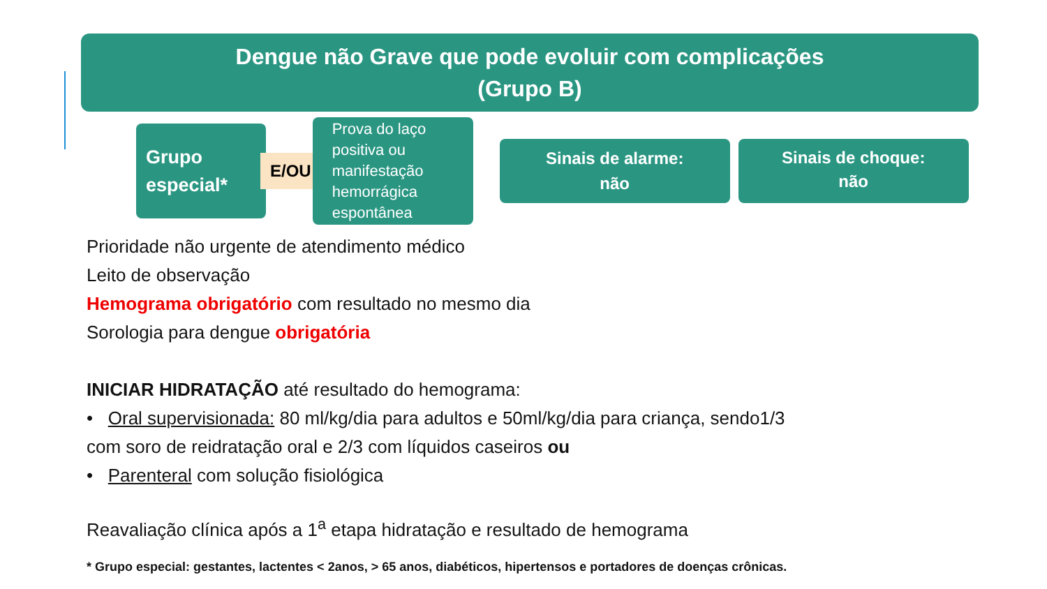Dengue não Grave que pode evoluir com complicações
(Grupo B)
Grupo especial*
E/OU
Prova do laço positiva ou manifestação hemorrágica espontânea
Sinais de alarme:
não
Sinais de choque:
não
Prioridade não urgente de atendimento médico
Leito de observação
Hemograma obrigatório com resultado no mesmo dia
Sorologia para dengue obrigatória
INICIAR HIDRATAÇÃO até resultado do hemograma:
• Oral supervisionada: 80 ml/kg/dia para adultos e 50ml/kg/dia para criança, sendo1/3
com soro de reidratação oral e 2/3 com líquidos caseiros ou
• Parenteral com solução fisiológica
Reavaliação clínica após a 1<sup>a</sup> etapa hidratação e resultado de hemograma
* Grupo especial: gestantes, lactentes < 2anos, > 65 anos, diabéticos, hipertensos e portadores de doenças crônicas.